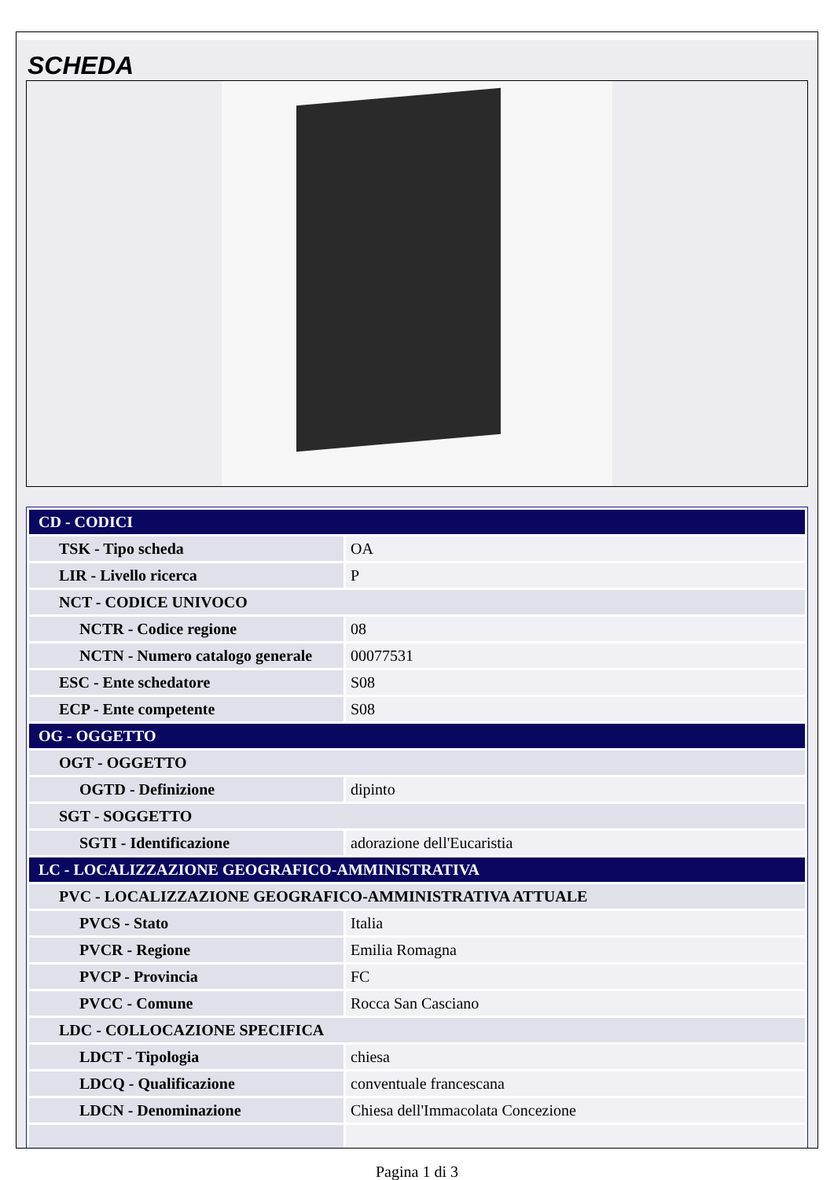SCHEDA
| CD - CODICI | |
| TSK - Tipo scheda | OA |
| LIR - Livello ricerca | P |
| NCT - CODICE UNIVOCO | |
| NCTR - Codice regione | 08 |
| NCTN - Numero catalogo generale | 00077531 |
| ESC - Ente schedatore | S08 |
| ECP - Ente competente | S08 |
| OG - OGGETTO | |
| OGT - OGGETTO | |
| OGTD - Definizione | dipinto |
| SGT - SOGGETTO | |
| SGTI - Identificazione | adorazione dell'Eucaristia |
| LC - LOCALIZZAZIONE GEOGRAFICO-AMMINISTRATIVA | |
| PVC - LOCALIZZAZIONE GEOGRAFICO-AMMINISTRATIVA ATTUALE | |
| PVCS - Stato | Italia |
| PVCR - Regione | Emilia Romagna |
| PVCP - Provincia | FC |
| PVCC - Comune | Rocca San Casciano |
| LDC - COLLOCAZIONE SPECIFICA | |
| LDCT - Tipologia | chiesa |
| LDCQ - Qualificazione | conventuale francescana |
| LDCN - Denominazione | Chiesa dell'Immacolata Concezione |
Pagina 1 di 3